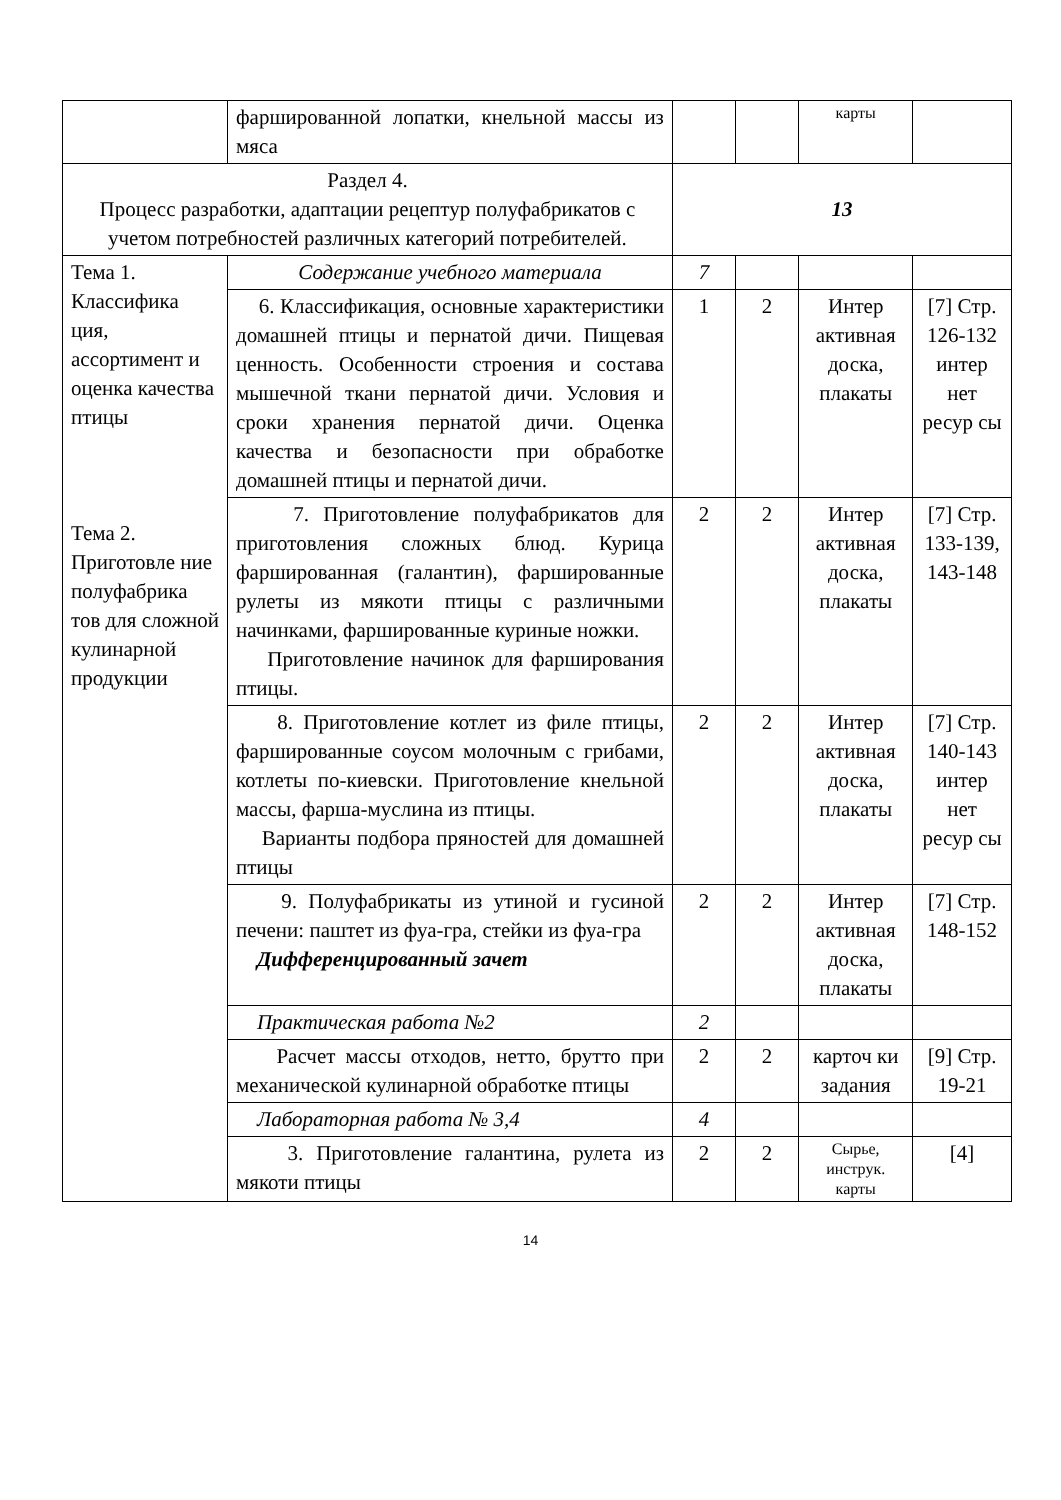| | фаршированной лопатки, кнельной массы из мяса | | | карты | |
| Раздел 4. Процесс разработки, адаптации рецептур полуфабрикатов с учетом потребностей различных категорий потребителей. | | 13 | | | |
| Тема 1. Классифика ция, ассортимент и оценка качества птицы Тема 2. Приготовле ние полуфабрика тов для сложной кулинарной продукции | Содержание учебного материала | 7 | | | |
| | 6. Классификация, основные характеристики домашней птицы и пернатой дичи. Пищевая ценность. Особенности строения и состава мышечной ткани пернатой дичи. Условия и сроки хранения пернатой дичи. Оценка качества и безопасности при обработке домашней птицы и пернатой дичи. | 1 | 2 | Интер активная доска, плакаты | [7] Стр. 126-132 интер нет ресур сы |
| | 7. Приготовление полуфабрикатов для приготовления сложных блюд. Курица фаршированная (галантин), фаршированные рулеты из мякоти птицы с различными начинками, фаршированные куриные ножки. Приготовление начинок для фарширования птицы. | 2 | 2 | Интер активная доска, плакаты | [7] Стр. 133-139, 143-148 |
| | 8. Приготовление котлет из филе птицы, фаршированные соусом молочным с грибами, котлеты по-киевски. Приготовление кнельной массы, фарша-муслина из птицы. Варианты подбора пряностей для домашней птицы | 2 | 2 | Интер активная доска, плакаты | [7] Стр. 140-143 интер нет ресур сы |
| | 9. Полуфабрикаты из утиной и гусиной печени: паштет из фуа-гра, стейки из фуа-гра Дифференцированный зачет | 2 | 2 | Интер активная доска, плакаты | [7] Стр. 148-152 |
| | Практическая работа №2 | 2 | | | |
| | Расчет массы отходов, нетто, брутто при механической кулинарной обработке птицы | 2 | 2 | карточ ки задания | [9] Стр. 19-21 |
| | Лабораторная работа № 3,4 | 4 | | | |
| | 3. Приготовление галантина, рулета из мякоти птицы | 2 | 2 | Сырье, инструк. карты | [4] |
14